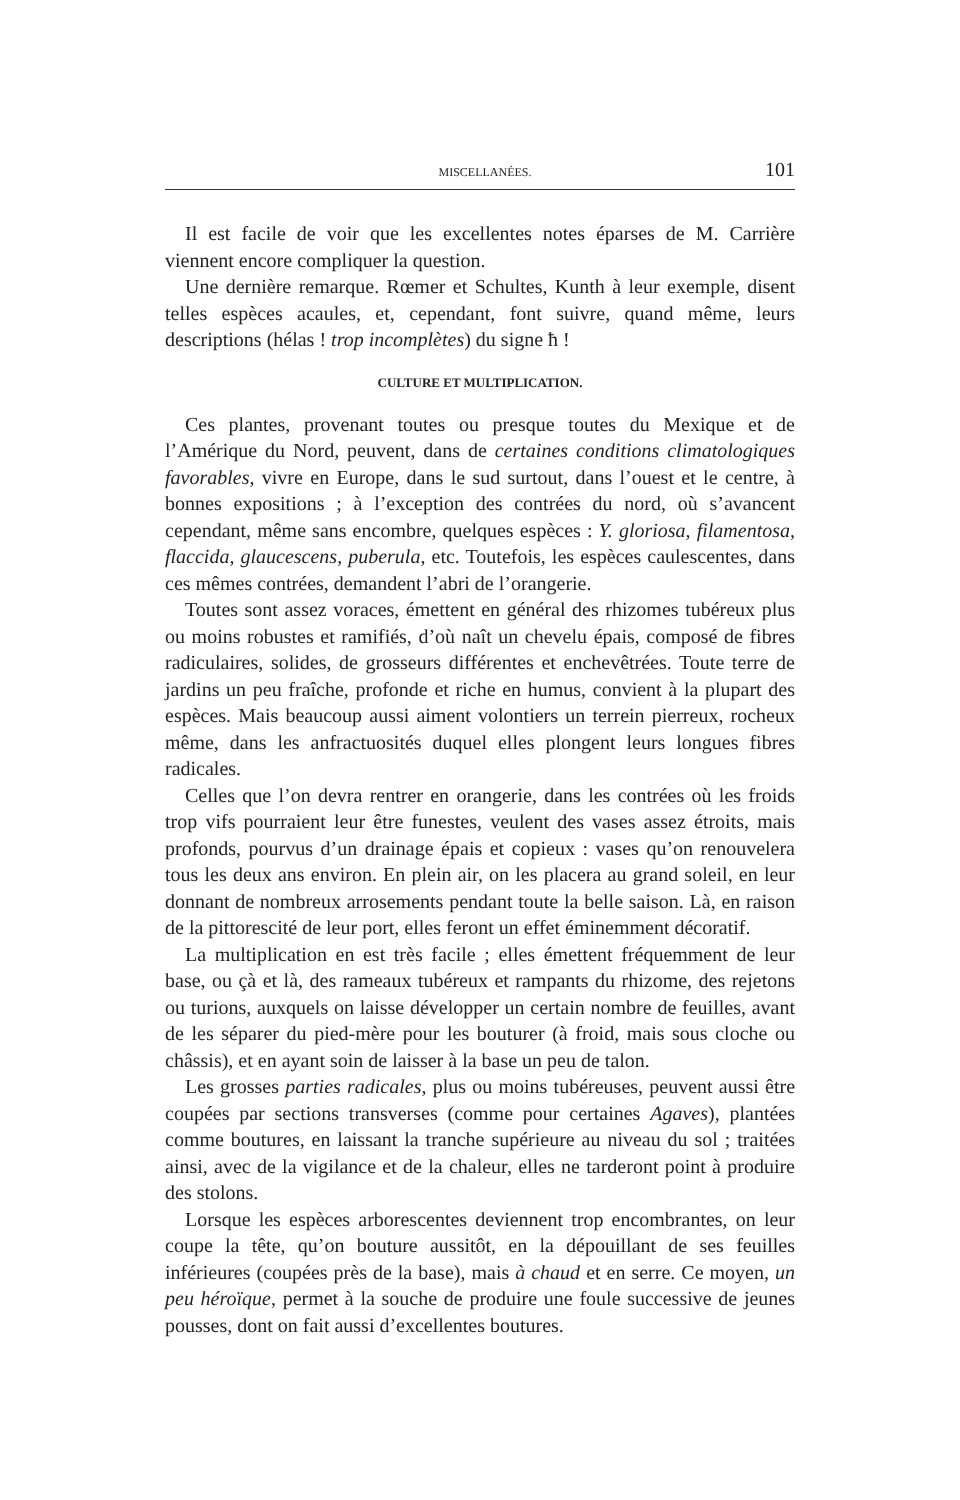MISCELLANÉES. 101
Il est facile de voir que les excellentes notes éparses de M. Carrière viennent encore compliquer la question.
Une dernière remarque. Rœmer et Schultes, Kunth à leur exemple, disent telles espèces acaules, et, cependant, font suivre, quand même, leurs descriptions (hélas ! trop incomplètes) du signe ħ !
CULTURE ET MULTIPLICATION.
Ces plantes, provenant toutes ou presque toutes du Mexique et de l’Amérique du Nord, peuvent, dans de certaines conditions climatologiques favorables, vivre en Europe, dans le sud surtout, dans l’ouest et le centre, à bonnes expositions ; à l’exception des contrées du nord, où s’avancent cependant, même sans encombre, quelques espèces : Y. gloriosa, filamentosa, flaccida, glaucescens, puberula, etc. Toutefois, les espèces caulescentes, dans ces mêmes contrées, demandent l’abri de l’orangerie.
Toutes sont assez voraces, émettent en général des rhizomes tubéreux plus ou moins robustes et ramifiés, d’où naît un chevelu épais, composé de fibres radiculaires, solides, de grosseurs différentes et enchevêtrées. Toute terre de jardins un peu fraîche, profonde et riche en humus, convient à la plupart des espèces. Mais beaucoup aussi aiment volontiers un terrein pierreux, rocheux même, dans les anfractuosités duquel elles plongent leurs longues fibres radicales.
Celles que l’on devra rentrer en orangerie, dans les contrées où les froids trop vifs pourraient leur être funestes, veulent des vases assez étroits, mais profonds, pourvus d’un drainage épais et copieux : vases qu’on renouvelera tous les deux ans environ. En plein air, on les placera au grand soleil, en leur donnant de nombreux arrosements pendant toute la belle saison. Là, en raison de la pittorescité de leur port, elles feront un effet éminemment décoratif.
La multiplication en est très facile ; elles émettent fréquemment de leur base, ou çà et là, des rameaux tubéreux et rampants du rhizome, des rejetons ou turions, auxquels on laisse développer un certain nombre de feuilles, avant de les séparer du pied-mère pour les bouturer (à froid, mais sous cloche ou châssis), et en ayant soin de laisser à la base un peu de talon.
Les grosses parties radicales, plus ou moins tubéreuses, peuvent aussi être coupées par sections transverses (comme pour certaines Agaves), plantées comme boutures, en laissant la tranche supérieure au niveau du sol ; traitées ainsi, avec de la vigilance et de la chaleur, elles ne tarderont point à produire des stolons.
Lorsque les espèces arborescentes deviennent trop encombrantes, on leur coupe la tête, qu’on bouture aussitôt, en la dépouillant de ses feuilles inférieures (coupées près de la base), mais à chaud et en serre. Ce moyen, un peu héroïque, permet à la souche de produire une foule successive de jeunes pousses, dont on fait aussi d’excellentes boutures.